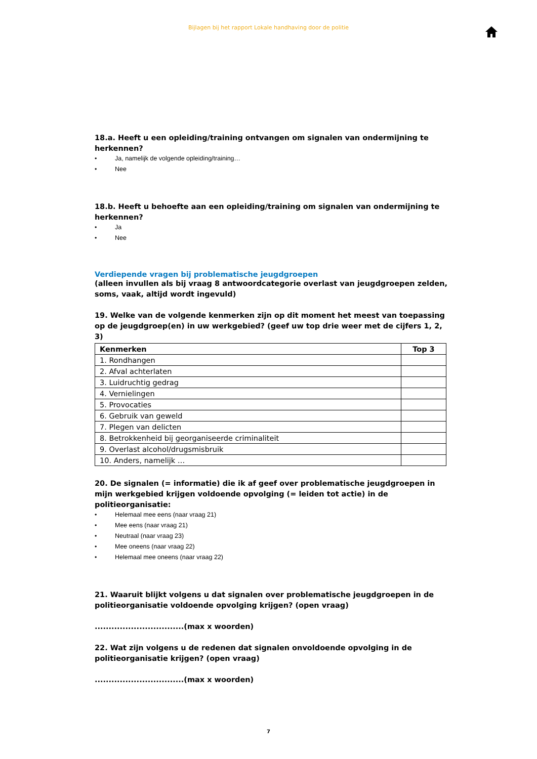Bijlagen bij het rapport Lokale handhaving door de politie
18.a. Heeft u een opleiding/training ontvangen om signalen van ondermijning te herkennen?
• Ja, namelijk de volgende opleiding/training…
• Nee
18.b. Heeft u behoefte aan een opleiding/training om signalen van ondermijning te herkennen?
• Ja
• Nee
Verdiepende vragen bij problematische jeugdgroepen
(alleen invullen als bij vraag 8 antwoordcategorie overlast van jeugdgroepen zelden, soms, vaak, altijd wordt ingevuld)
19. Welke van de volgende kenmerken zijn op dit moment het meest van toepassing op de jeugdgroep(en) in uw werkgebied? (geef uw top drie weer met de cijfers 1, 2, 3)
| Kenmerken | Top 3 |
| --- | --- |
| 1. Rondhangen | |
| 2. Afval achterlaten | |
| 3. Luidruchtig gedrag | |
| 4. Vernielingen | |
| 5. Provocaties | |
| 6. Gebruik van geweld | |
| 7. Plegen van delicten | |
| 8. Betrokkenheid bij georganiseerde criminaliteit | |
| 9. Overlast alcohol/drugsmisbruik | |
| 10. Anders, namelijk … | |
20. De signalen (= informatie) die ik af geef over problematische jeugdgroepen in mijn werkgebied krijgen voldoende opvolging (= leiden tot actie) in de politieorganisatie:
• Helemaal mee eens (naar vraag 21)
• Mee eens (naar vraag 21)
• Neutraal (naar vraag 23)
• Mee oneens (naar vraag 22)
• Helemaal mee oneens (naar vraag 22)
21. Waaruit blijkt volgens u dat signalen over problematische jeugdgroepen in de politieorganisatie voldoende opvolging krijgen? (open vraag)
................................(max x woorden)
22. Wat zijn volgens u de redenen dat signalen onvoldoende opvolging in de politieorganisatie krijgen? (open vraag)
................................(max x woorden)
7